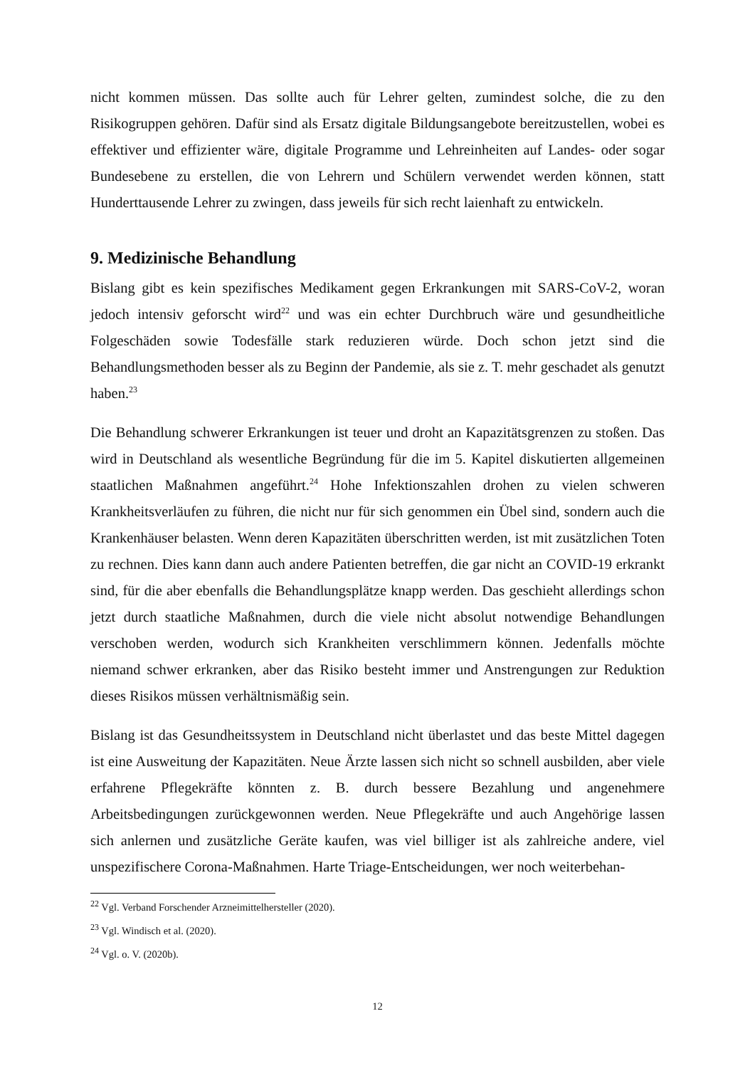nicht kommen müssen. Das sollte auch für Lehrer gelten, zumindest solche, die zu den Risikogruppen gehören. Dafür sind als Ersatz digitale Bildungsangebote bereitzustellen, wobei es effektiver und effizienter wäre, digitale Programme und Lehreinheiten auf Landes- oder sogar Bundesebene zu erstellen, die von Lehrern und Schülern verwendet werden können, statt Hunderttausende Lehrer zu zwingen, dass jeweils für sich recht laienhaft zu entwickeln.
9. Medizinische Behandlung
Bislang gibt es kein spezifisches Medikament gegen Erkrankungen mit SARS-CoV-2, woran jedoch intensiv geforscht wird<sup>22</sup> und was ein echter Durchbruch wäre und gesundheitliche Folgeschäden sowie Todesfälle stark reduzieren würde. Doch schon jetzt sind die Behandlungsmethoden besser als zu Beginn der Pandemie, als sie z. T. mehr geschadet als genutzt haben.<sup>23</sup>
Die Behandlung schwerer Erkrankungen ist teuer und droht an Kapazitätsgrenzen zu stoßen. Das wird in Deutschland als wesentliche Begründung für die im 5. Kapitel diskutierten allgemeinen staatlichen Maßnahmen angeführt.<sup>24</sup> Hohe Infektionszahlen drohen zu vielen schweren Krankheitsverläufen zu führen, die nicht nur für sich genommen ein Übel sind, sondern auch die Krankenhäuser belasten. Wenn deren Kapazitäten überschritten werden, ist mit zusätzlichen Toten zu rechnen. Dies kann dann auch andere Patienten betreffen, die gar nicht an COVID-19 erkrankt sind, für die aber ebenfalls die Behandlungsplätze knapp werden. Das geschieht allerdings schon jetzt durch staatliche Maßnahmen, durch die viele nicht absolut notwendige Behandlungen verschoben werden, wodurch sich Krankheiten verschlimmern können. Jedenfalls möchte niemand schwer erkranken, aber das Risiko besteht immer und Anstrengungen zur Reduktion dieses Risikos müssen verhältnismäßig sein.
Bislang ist das Gesundheitssystem in Deutschland nicht überlastet und das beste Mittel dagegen ist eine Ausweitung der Kapazitäten. Neue Ärzte lassen sich nicht so schnell ausbilden, aber viele erfahrene Pflegekräfte könnten z. B. durch bessere Bezahlung und angenehmere Arbeitsbedingungen zurückgewonnen werden. Neue Pflegekräfte und auch Angehörige lassen sich anlernen und zusätzliche Geräte kaufen, was viel billiger ist als zahlreiche andere, viel unspezifischere Corona-Maßnahmen. Harte Triage-Entscheidungen, wer noch weiterbehan-
<sup>22</sup> Vgl. Verband Forschender Arzneimittelhersteller (2020).
<sup>23</sup> Vgl. Windisch et al. (2020).
<sup>24</sup> Vgl. o. V. (2020b).
12